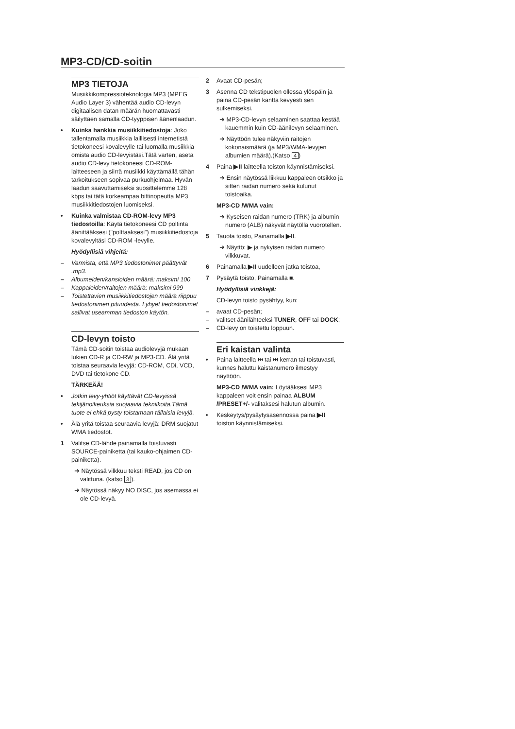MP3-CD/CD-soitin
MP3 TIETOJA
Musiikkikompressioteknologia MP3 (MPEG Audio Layer 3) vähentää audio CD-levyn digitaalisen datan määrän huomattavasti säilyttäen samalla CD-tyyppisen äänenlaadun.
• Kuinka hankkia musiikkitiedostoja: Joko tallentamalla musiikkia laillisesti internetistä tietokoneesi kovalevylle tai luomalla musiikkia omista audio CD-levyistäsi.Tätä varten, aseta audio CD-levy tietokoneesi CD-ROM-laitteeseen ja siirrä musiikki käyttämällä tähän tarkoitukseen sopivaa purkuohjelmaa. Hyvän laadun saavuttamiseksi suosittelemme 128 kbps tai tätä korkeampaa bittinopeutta MP3 musiikkitiedostojen luomiseksi.
• Kuinka valmistaa CD-ROM-levy MP3 tiedostoilla: Käytä tietokoneesi CD poltinta äänittääksesi ("polttaaksesi") musiikkitiedostoja kovalevyltäsi CD-ROM -levylle.
Hyödyllisiä vihjeitä:
– Varmista, että MP3 tiedostonimet päättyvät .mp3.
– Albumeiden/kansioiden määrä: maksimi 100
– Kappaleiden/raitojen määrä: maksimi 999
– Toistettavien musiikkitiedostojen määrä riippuu tiedostonimen pituudesta. Lyhyet tiedostonimet sallivat useamman tiedoston käytön.
CD-levyn toisto
Tämä CD-soitin toistaa audiolevyjä mukaan lukien CD-R ja CD-RW ja MP3-CD. Älä yritä toistaa seuraavia levyjä: CD-ROM, CDi, VCD, DVD tai tietokone CD.
TÄRKEÄÄ!
• Jotkin levy-yhtiöt käyttävät CD-levyissä tekijänoikeuksia suojaavia tekniikoita.Tämä tuote ei ehkä pysty toistamaan tällaisia levyjä.
• Älä yritä toistaa seuraavia levyjä: DRM suojatut WMA tiedostot.
1 Valitse CD-lähde painamalla toistuvasti SOURCE-painiketta (tai kauko-ohjaimen CD-painiketta).
➜ Näytössä vilkkuu teksti READ, jos CD on valittuna. (katso 3).
➜ Näytössä näkyy NO DISC, jos asemassa ei ole CD-levyä.
2 Avaat CD-pesän;
3 Asenna CD tekstipuolen ollessa ylöspäin ja paina CD-pesän kantta kevyesti sen sulkemiseksi.
➜ MP3-CD-levyn selaaminen saattaa kestää kauemmin kuin CD-äänilevyn selaaminen.
➜ Näyttöön tulee näkyviin raitojen kokonaismäärä (ja MP3/WMA-levyjen albumien määrä).(Katso 4)
4 Paina ▶II laitteella toiston käynnistämiseksi.
➜ Ensin näytössä liikkuu kappaleen otsikko ja sitten raidan numero sekä kulunut toistoaika.
MP3-CD /WMA vain:
➜ Kyseisen raidan numero (TRK) ja albumin numero (ALB) näkyvät näytöllä vuorotellen.
5 Tauota toisto, Painamalla ▶II.
➜ Näyttö: ▶ ja nykyisen raidan numero vilkkuvat.
6 Painamalla ▶II uudelleen jatka toistoa,
7 Pysäytä toisto, Painamalla ■.
Hyödyllisiä vinkkejä:
CD-levyn toisto pysähtyy, kun:
– avaat CD-pesän;
– valitset äänilähteeksi TUNER, OFF tai DOCK;
– CD-levy on toistettu loppuun.
Eri kaistan valinta
• Paina laitteella ⏮ tai ⏭ kerran tai toistuvasti, kunnes haluttu kaistanumero ilmestyy näyttöön.
MP3-CD /WMA vain: Löytääksesi MP3 kappaleen voit ensin painaa ALBUM /PRESET+/- valitaksesi halutun albumin.
• Keskeytys/pysäytysasennossa paina ▶II toiston käynnistämiseksi.